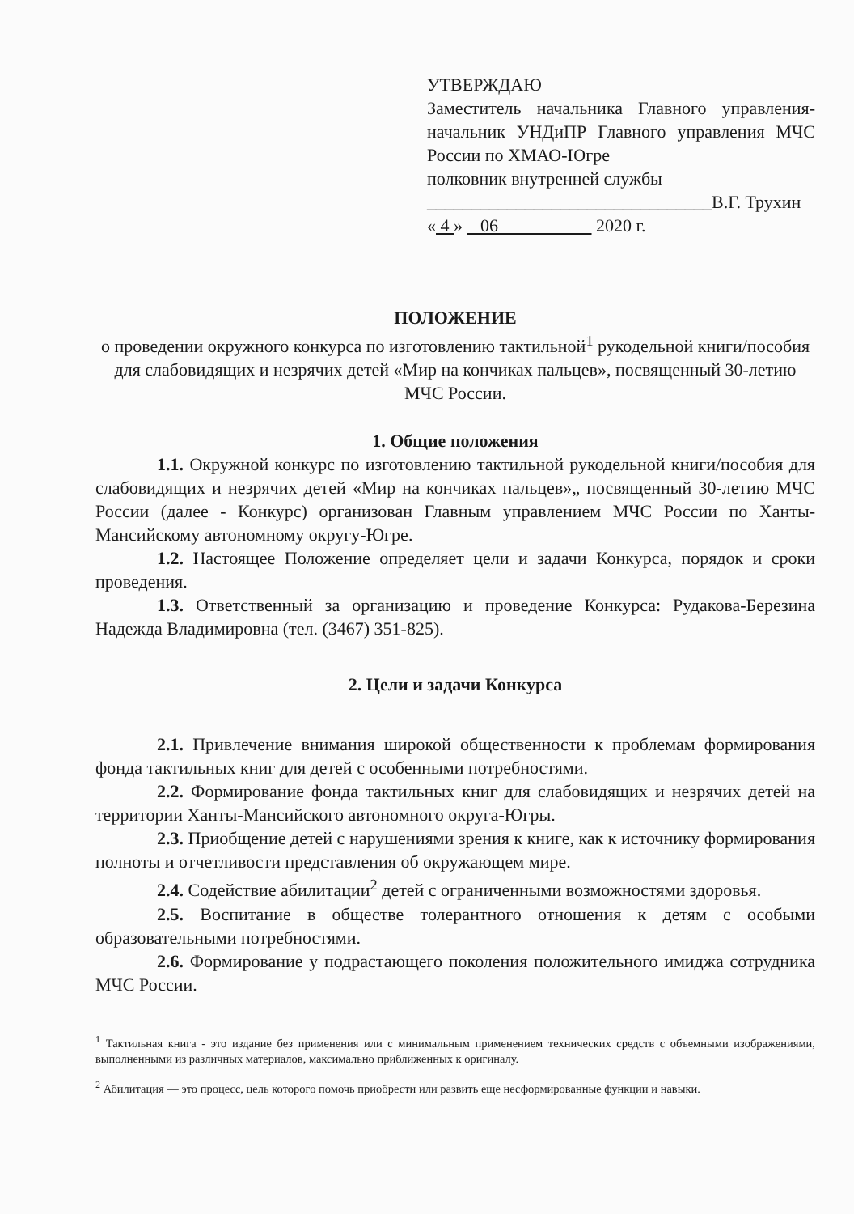УТВЕРЖДАЮ
Заместитель начальника Главного управления-начальник УНДиПР Главного управления МЧС России по ХМАО-Югре
полковник внутренней службы
________________________________В.Г. Трухин
« 4 » 06 2020 г.
ПОЛОЖЕНИЕ
о проведении окружного конкурса по изготовлению тактильной<sup>1</sup> рукодельной книги/пособия для слабовидящих и незрячих детей «Мир на кончиках пальцев», посвященный 30-летию МЧС России.
1. Общие положения
1.1. Окружной конкурс по изготовлению тактильной рукодельной книги/пособия для слабовидящих и незрячих детей «Мир на кончиках пальцев»„ посвященный 30-летию МЧС России (далее - Конкурс) организован Главным управлением МЧС России по Ханты-Мансийскому автономному округу-Югре.
1.2. Настоящее Положение определяет цели и задачи Конкурса, порядок и сроки проведения.
1.3. Ответственный за организацию и проведение Конкурса: Рудакова-Березина Надежда Владимировна (тел. (3467) 351-825).
2. Цели и задачи Конкурса
2.1. Привлечение внимания широкой общественности к проблемам формирования фонда тактильных книг для детей с особенными потребностями.
2.2. Формирование фонда тактильных книг для слабовидящих и незрячих детей на территории Ханты-Мансийского автономного округа-Югры.
2.3. Приобщение детей с нарушениями зрения к книге, как к источнику формирования полноты и отчетливости представления об окружающем мире.
2.4. Содействие абилитации<sup>2</sup> детей с ограниченными возможностями здоровья.
2.5. Воспитание в обществе толерантного отношения к детям с особыми образовательными потребностями.
2.6. Формирование у подрастающего поколения положительного имиджа сотрудника МЧС России.
<sup>1</sup> Тактильная книга - это издание без применения или с минимальным применением технических средств с объемными изображениями, выполненными из различных материалов, максимально приближенных к оригиналу.
<sup>2</sup> Абилитация — это процесс, цель которого помочь приобрести или развить еще несформированные функции и навыки.